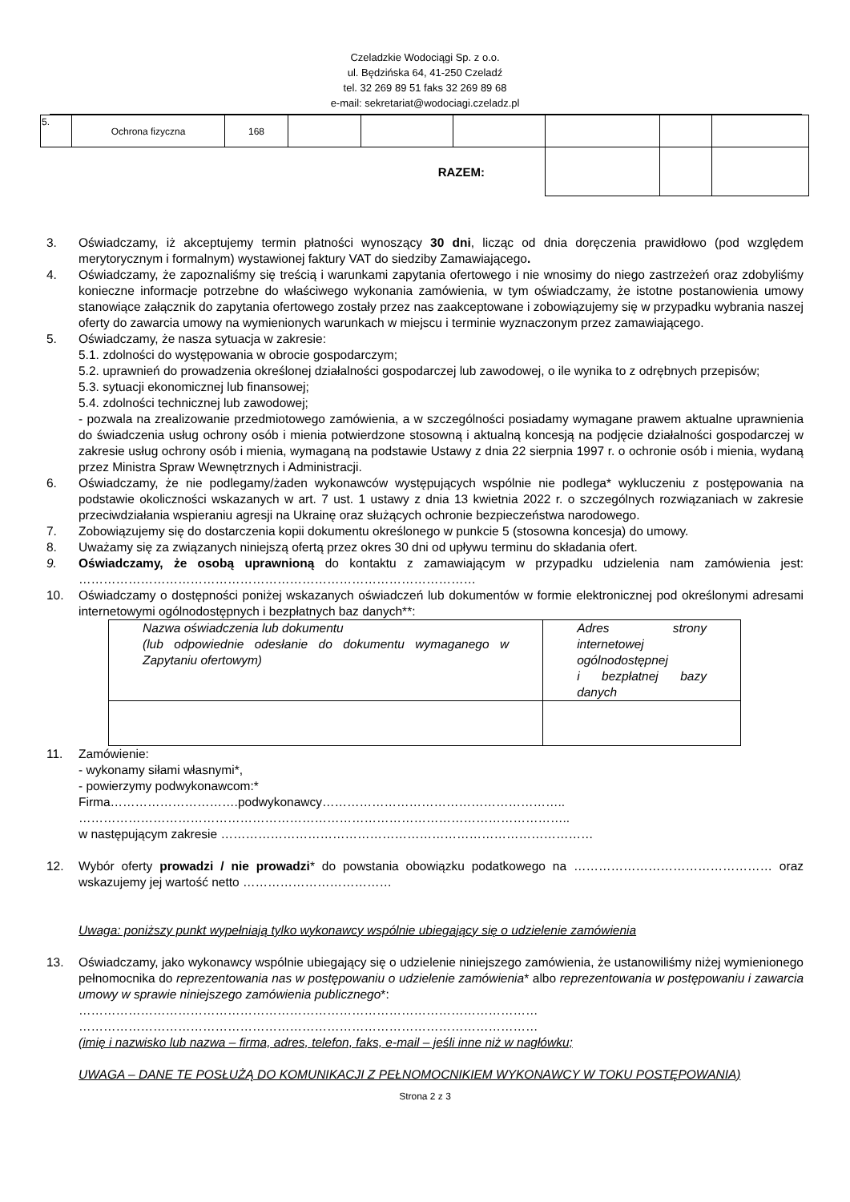Czeladzkie Wodociągi Sp. z o.o.
ul. Będzińska 64, 41-250 Czeladź
tel. 32 269 89 51 faks 32 269 89 68
e-mail: sekretariat@wodociagi.czeladz.pl
| 5. | Ochrona fizyczna | 168 | | | | | | |
| RAZEM: | | | | | | | | |
3. Oświadczamy, iż akceptujemy termin płatności wynoszący 30 dni, licząc od dnia doręczenia prawidłowo (pod względem merytorycznym i formalnym) wystawionej faktury VAT do siedziby Zamawiającego.
4. Oświadczamy, że zapoznaliśmy się treścią i warunkami zapytania ofertowego i nie wnosimy do niego zastrzeżeń oraz zdobyliśmy konieczne informacje potrzebne do właściwego wykonania zamówienia, w tym oświadczamy, że istotne postanowienia umowy stanowiące załącznik do zapytania ofertowego zostały przez nas zaakceptowane i zobowiązujemy się w przypadku wybrania naszej oferty do zawarcia umowy na wymienionych warunkach w miejscu i terminie wyznaczonym przez zamawiającego.
5. Oświadczamy, że nasza sytuacja w zakresie:
5.1. zdolności do występowania w obrocie gospodarczym;
5.2. uprawnień do prowadzenia określonej działalności gospodarczej lub zawodowej, o ile wynika to z odrębnych przepisów;
5.3. sytuacji ekonomicznej lub finansowej;
5.4. zdolności technicznej lub zawodowej;
- pozwala na zrealizowanie przedmiotowego zamówienia, a w szczególności posiadamy wymagane prawem aktualne uprawnienia do świadczenia usług ochrony osób i mienia potwierdzone stosowną i aktualną koncesją na podjęcie działalności gospodarczej w zakresie usług ochrony osób i mienia, wymaganą na podstawie Ustawy z dnia 22 sierpnia 1997 r. o ochronie osób i mienia, wydaną przez Ministra Spraw Wewnętrznych i Administracji.
6. Oświadczamy, że nie podlegamy/żaden wykonawców występujących wspólnie nie podlega* wykluczeniu z postępowania na podstawie okoliczności wskazanych w art. 7 ust. 1 ustawy z dnia 13 kwietnia 2022 r. o szczególnych rozwiązaniach w zakresie przeciwdziałania wspieraniu agresji na Ukrainę oraz służących ochronie bezpieczeństwa narodowego.
7. Zobowiązujemy się do dostarczenia kopii dokumentu określonego w punkcie 5 (stosowna koncesja) do umowy.
8. Uważamy się za związanych niniejszą ofertą przez okres 30 dni od upływu terminu do składania ofert.
9. Oświadczamy, że osobą uprawnioną do kontaktu z zamawiającym w przypadku udzielenia nam zamówienia jest: ……………………………………………………………………………………
10. Oświadczamy o dostępności poniżej wskazanych oświadczeń lub dokumentów w formie elektronicznej pod określonymi adresami internetowymi ogólnodostępnych i bezpłatnych baz danych**:
| Nazwa oświadczenia lub dokumentu (lub odpowiednie odesłanie do dokumentu wymaganego w Zapytaniu ofertowym) | Adres strony internetowej ogólnodostępnej i bezpłatnej bazy danych |
11. Zamówienie:
- wykonamy siłami własnymi*,
- powierzymy podwykonawcom:*
Firma………………………….podwykonawcy…………………………………………………..
………………………………………………………………………………………………………..
w następującym zakresie ………………………………………………………………………………
12. Wybór oferty prowadzi / nie prowadzi* do powstania obowiązku podatkowego na ………………………………………… oraz wskazujemy jej wartość netto ………………………………
Uwaga: poniższy punkt wypełniają tylko wykonawcy wspólnie ubiegający się o udzielenie zamówienia
13. Oświadczamy, jako wykonawcy wspólnie ubiegający się o udzielenie niniejszego zamówienia, że ustanowiliśmy niżej wymienionego pełnomocnika do reprezentowania nas w postępowaniu o udzielenie zamówienia* albo reprezentowania w postępowaniu i zawarcia umowy w sprawie niniejszego zamówienia publicznego*:
…………………………………………………………………………………………………
…………………………………………………………………………………………………
(imię i nazwisko lub nazwa – firma, adres, telefon, faks, e-mail – jeśli inne niż w nagłówku;
UWAGA – DANE TE POSŁUŻĄ DO KOMUNIKACJI Z PEŁNOMOCNIKIEM WYKONAWCY W TOKU POSTĘPOWANIA)
Strona 2 z 3